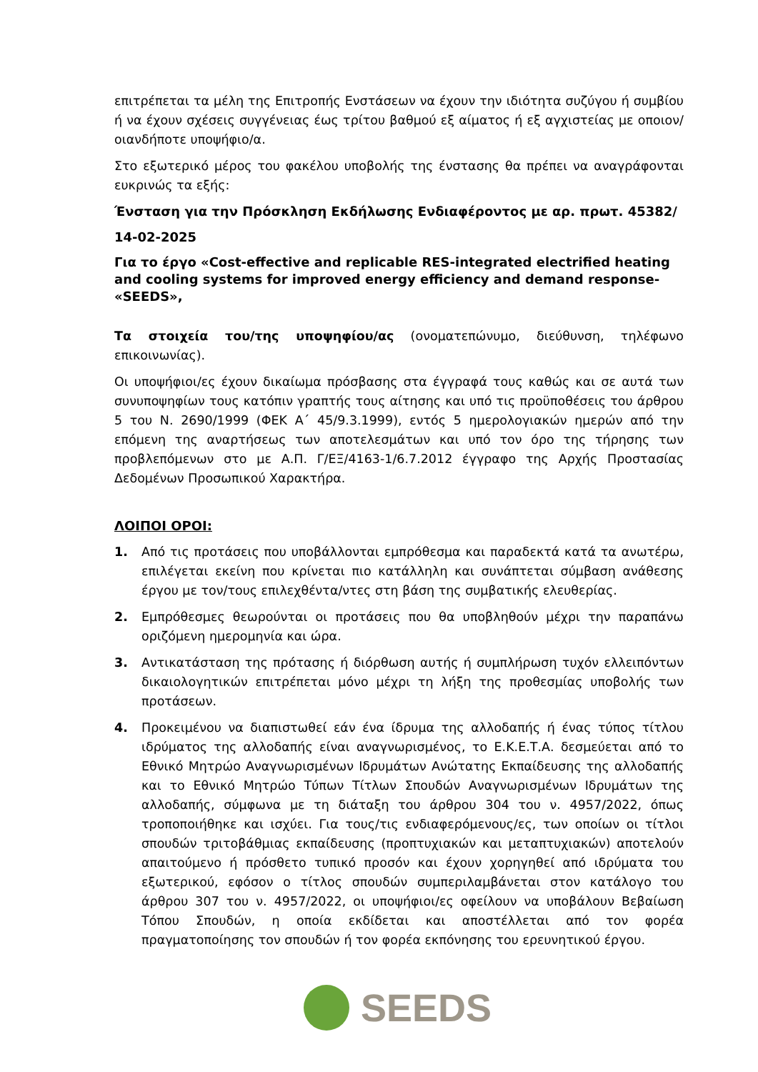επιτρέπεται τα μέλη της Επιτροπής Ενστάσεων να έχουν την ιδιότητα συζύγου ή συμβίου ή να έχουν σχέσεις συγγένειας έως τρίτου βαθμού εξ αίματος ή εξ αγχιστείας με οποιον/οιανδήποτε υποψήφιο/α.
Στο εξωτερικό μέρος του φακέλου υποβολής της ένστασης θα πρέπει να αναγράφονται ευκρινώς τα εξής:
Ένσταση για την Πρόσκληση Εκδήλωσης Ενδιαφέροντος με αρ. πρωτ. 45382/
14-02-2025
Για το έργο «Cost-effective and replicable RES-integrated electrified heating and cooling systems for improved energy efficiency and demand response- «SEEDS»,
Τα στοιχεία του/της υποψηφίου/ας (ονοματεπώνυμο, διεύθυνση, τηλέφωνο επικοινωνίας).
Οι υποψήφιοι/ες έχουν δικαίωμα πρόσβασης στα έγγραφά τους καθώς και σε αυτά των συνυποψηφίων τους κατόπιν γραπτής τους αίτησης και υπό τις προϋποθέσεις του άρθρου 5 του Ν. 2690/1999 (ΦΕΚ Α΄ 45/9.3.1999), εντός 5 ημερολογιακών ημερών από την επόμενη της αναρτήσεως των αποτελεσμάτων και υπό τον όρο της τήρησης των προβλεπόμενων στο με Α.Π. Γ/ΕΞ/4163-1/6.7.2012 έγγραφο της Αρχής Προστασίας Δεδομένων Προσωπικού Χαρακτήρα.
ΛΟΙΠΟΙ ΟΡΟΙ:
1. Από τις προτάσεις που υποβάλλονται εμπρόθεσμα και παραδεκτά κατά τα ανωτέρω, επιλέγεται εκείνη που κρίνεται πιο κατάλληλη και συνάπτεται σύμβαση ανάθεσης έργου με τον/τους επιλεχθέντα/ντες στη βάση της συμβατικής ελευθερίας.
2. Εμπρόθεσμες θεωρούνται οι προτάσεις που θα υποβληθούν μέχρι την παραπάνω οριζόμενη ημερομηνία και ώρα.
3. Αντικατάσταση της πρότασης ή διόρθωση αυτής ή συμπλήρωση τυχόν ελλειπόντων δικαιολογητικών επιτρέπεται μόνο μέχρι τη λήξη της προθεσμίας υποβολής των προτάσεων.
4. Προκειμένου να διαπιστωθεί εάν ένα ίδρυμα της αλλοδαπής ή ένας τύπος τίτλου ιδρύματος της αλλοδαπής είναι αναγνωρισμένος, το Ε.Κ.Ε.Τ.Α. δεσμεύεται από το Εθνικό Μητρώο Αναγνωρισμένων Ιδρυμάτων Ανώτατης Εκπαίδευσης της αλλοδαπής και το Εθνικό Μητρώο Τύπων Τίτλων Σπουδών Αναγνωρισμένων Ιδρυμάτων της αλλοδαπής, σύμφωνα με τη διάταξη του άρθρου 304 του ν. 4957/2022, όπως τροποποιήθηκε και ισχύει. Για τους/τις ενδιαφερόμενους/ες, των οποίων οι τίτλοι σπουδών τριτοβάθμιας εκπαίδευσης (προπτυχιακών και μεταπτυχιακών) αποτελούν απαιτούμενο ή πρόσθετο τυπικό προσόν και έχουν χορηγηθεί από ιδρύματα του εξωτερικού, εφόσον ο τίτλος σπουδών συμπεριλαμβάνεται στον κατάλογο του άρθρου 307 του ν. 4957/2022, οι υποψήφιοι/ες οφείλουν να υποβάλουν Βεβαίωση Τόπου Σπουδών, η οποία εκδίδεται και αποστέλλεται από τον φορέα πραγματοποίησης τον σπουδών ή τον φορέα εκπόνησης του ερευνητικού έργου.
SEEDS